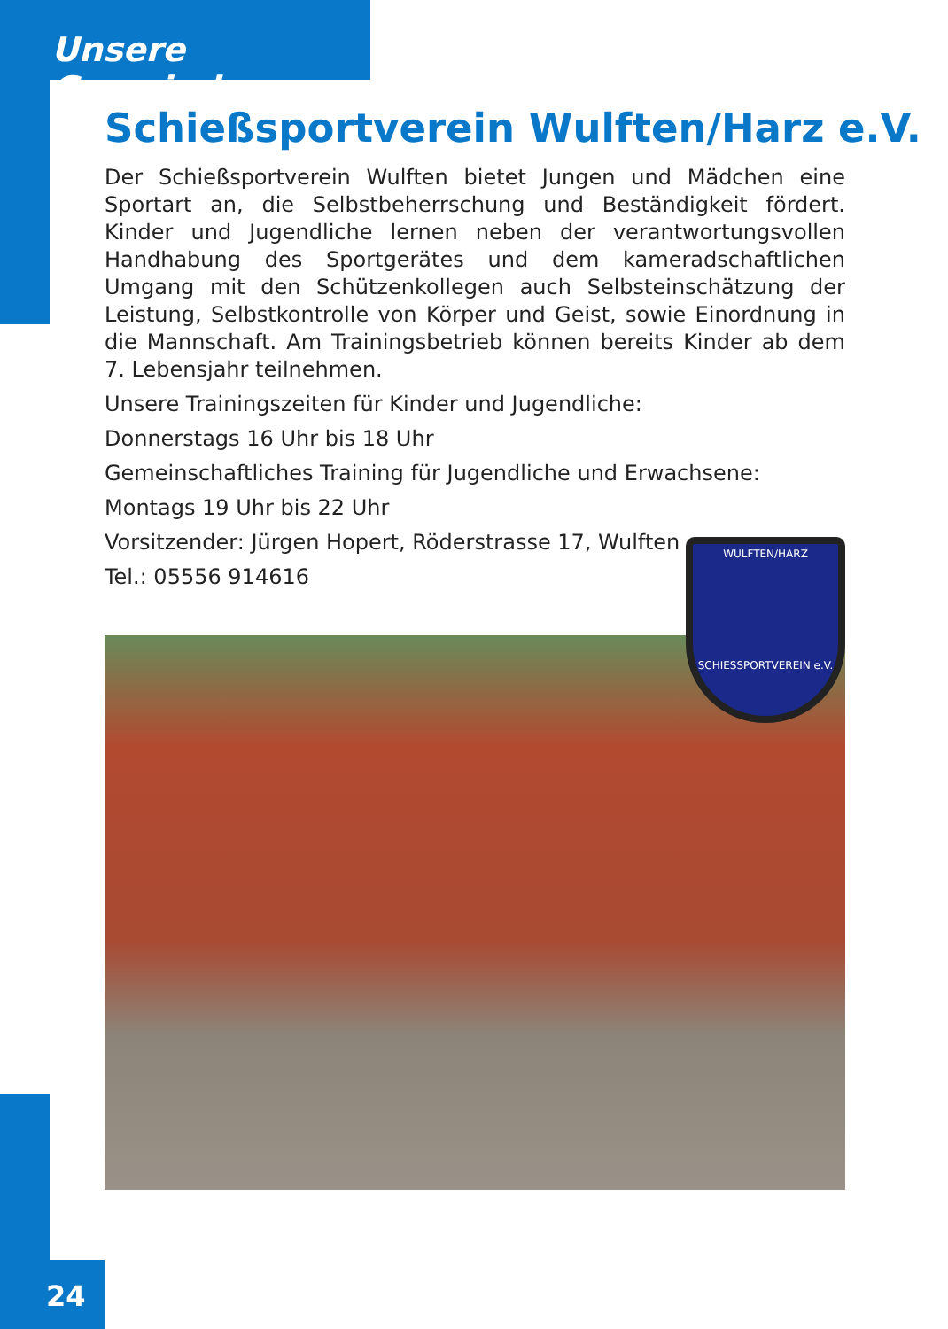Unsere Gemeinde
Schießsportverein Wulften/Harz e.V.
Der Schießsportverein Wulften bietet Jungen und Mädchen eine Sportart an, die Selbstbeherrschung und Beständigkeit fördert. Kinder und Jugendliche lernen neben der verantwortungsvollen Handhabung des Sportgerätes und dem kameradschaftlichen Umgang mit den Schützenkollegen auch Selbsteinschätzung der Leistung, Selbstkontrolle von Körper und Geist, sowie Einordnung in die Mannschaft. Am Trainingsbetrieb können bereits Kinder ab dem 7. Lebensjahr teilnehmen.
Unsere Trainingszeiten für Kinder und Jugendliche:
Donnerstags 16 Uhr bis 18 Uhr
Gemeinschaftliches Training für Jugendliche und Erwachsene:
Montags 19 Uhr bis 22 Uhr
Vorsitzender: Jürgen Hopert, Röderstrasse 17, Wulften
Tel.: 05556 914616
WULFTEN/HARZ
SCHIESSPORTVEREIN e.V.
24